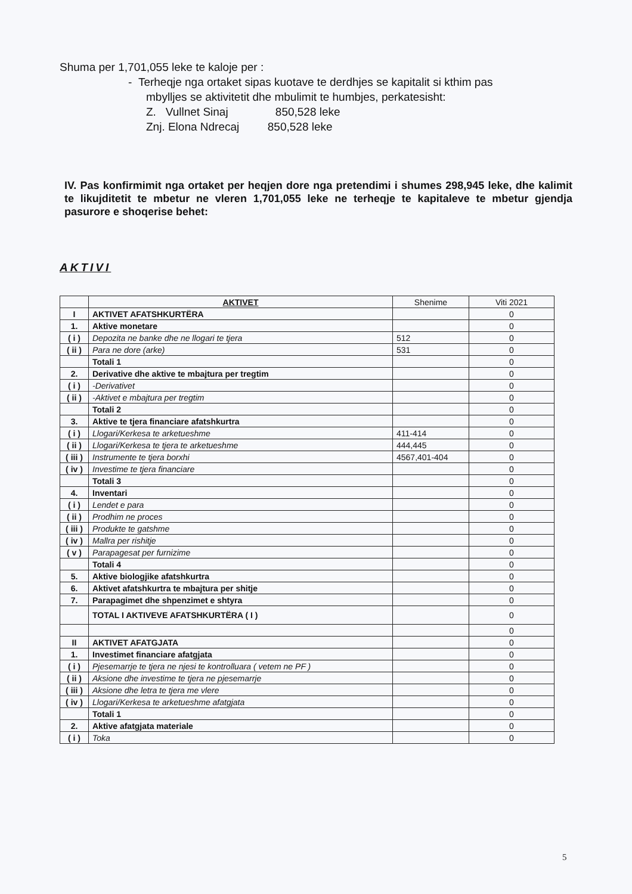Shuma per 1,701,055 leke te kaloje per :
- Terheqje nga ortaket sipas kuotave te derdhjes se kapitalit si kthim pas
mbylljes se aktivitetit dhe mbulimit te humbjes, perkatesisht:
Z. Vullnet Sinaj 850,528 leke
Znj. Elona Ndrecaj 850,528 leke
IV. Pas konfirmimit nga ortaket per heqjen dore nga pretendimi i shumes 298,945 leke, dhe kalimit te likujditetit te mbetur ne vleren 1,701,055 leke ne terheqje te kapitaleve te mbetur gjendja pasurore e shoqerise behet:
AKTIVI
| | AKTIVET | Shenime | Viti 2021 |
| I | AKTIVET AFATSHKURTËRA | | 0 |
| 1. | Aktive monetare | | 0 |
| ( i ) | Depozita ne banke dhe ne llogari te tjera | 512 | 0 |
| ( ii ) | Para ne dore (arke) | 531 | 0 |
| | Totali 1 | | 0 |
| 2. | Derivative dhe aktive te mbajtura per tregtim | | 0 |
| ( i ) | -Derivativet | | 0 |
| ( ii ) | -Aktivet e mbajtura per tregtim | | 0 |
| | Totali 2 | | 0 |
| 3. | Aktive te tjera financiare afatshkurtra | | 0 |
| ( i ) | Llogari/Kerkesa te arketueshme | 411-414 | 0 |
| ( ii ) | Llogari/Kerkesa te tjera te arketueshme | 444,445 | 0 |
| ( iii ) | Instrumente te tjera borxhi | 4567,401-404 | 0 |
| ( iv ) | Investime te tjera financiare | | 0 |
| | Totali 3 | | 0 |
| 4. | Inventari | | 0 |
| ( i ) | Lendet e para | | 0 |
| ( ii ) | Prodhim ne proces | | 0 |
| ( iii ) | Produkte te gatshme | | 0 |
| ( iv ) | Mallra per rishitje | | 0 |
| ( v ) | Parapagesat per furnizime | | 0 |
| | Totali 4 | | 0 |
| 5. | Aktive biologjike afatshkurtra | | 0 |
| 6. | Aktivet afatshkurtra te mbajtura per shitje | | 0 |
| 7. | Parapagimet dhe shpenzimet e shtyra | | 0 |
| | TOTAL I AKTIVEVE AFATSHKURTËRA ( I ) | | 0 |
| | | | 0 |
| II | AKTIVET AFATGJATA | | 0 |
| 1. | Investimet financiare afatgjata | | 0 |
| ( i ) | Pjesemarrje te tjera ne njesi te kontrolluara ( vetem ne PF ) | | 0 |
| ( ii ) | Aksione dhe investime te tjera ne pjesemarrje | | 0 |
| ( iii ) | Aksione dhe letra te tjera me vlere | | 0 |
| ( iv ) | Llogari/Kerkesa te arketueshme afatgjata | | 0 |
| | Totali 1 | | 0 |
| 2. | Aktive afatgjata materiale | | 0 |
| ( i ) | Toka | | 0 |
5